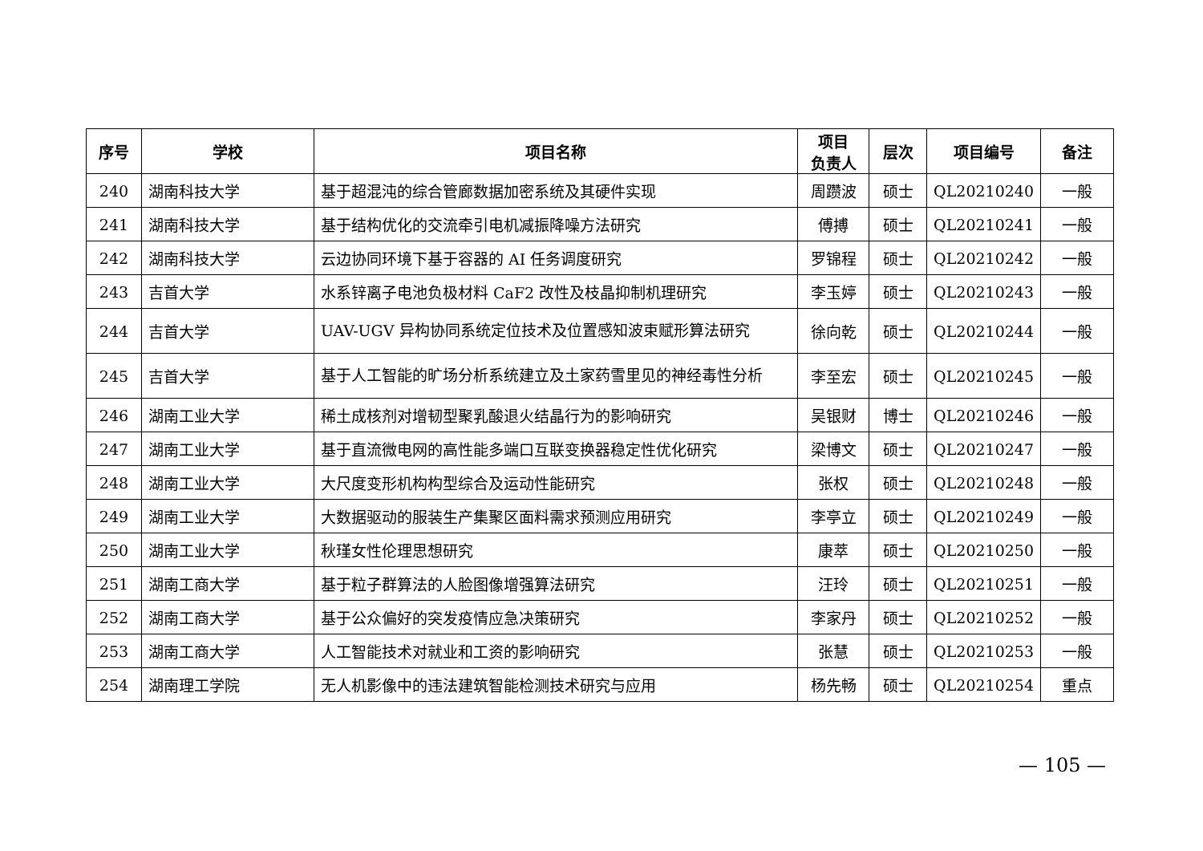| 序号 | 学校 | 项目名称 | 项目 负责人 | 层次 | 项目编号 | 备注 |
| --- | --- | --- | --- | --- | --- | --- |
| 240 | 湖南科技大学 | 基于超混沌的综合管廊数据加密系统及其硬件实现 | 周躜波 | 硕士 | QL20210240 | 一般 |
| 241 | 湖南科技大学 | 基于结构优化的交流牵引电机减振降噪方法研究 | 傅搏 | 硕士 | QL20210241 | 一般 |
| 242 | 湖南科技大学 | 云边协同环境下基于容器的 AI 任务调度研究 | 罗锦程 | 硕士 | QL20210242 | 一般 |
| 243 | 吉首大学 | 水系锌离子电池负极材料 CaF2 改性及枝晶抑制机理研究 | 李玉婷 | 硕士 | QL20210243 | 一般 |
| 244 | 吉首大学 | UAV-UGV 异构协同系统定位技术及位置感知波束赋形算法研究 | 徐向乾 | 硕士 | QL20210244 | 一般 |
| 245 | 吉首大学 | 基于人工智能的旷场分析系统建立及土家药雪里见的神经毒性分析 | 李至宏 | 硕士 | QL20210245 | 一般 |
| 246 | 湖南工业大学 | 稀土成核剂对增韧型聚乳酸退火结晶行为的影响研究 | 吴银财 | 博士 | QL20210246 | 一般 |
| 247 | 湖南工业大学 | 基于直流微电网的高性能多端口互联变换器稳定性优化研究 | 梁博文 | 硕士 | QL20210247 | 一般 |
| 248 | 湖南工业大学 | 大尺度变形机构构型综合及运动性能研究 | 张权 | 硕士 | QL20210248 | 一般 |
| 249 | 湖南工业大学 | 大数据驱动的服装生产集聚区面料需求预测应用研究 | 李亭立 | 硕士 | QL20210249 | 一般 |
| 250 | 湖南工业大学 | 秋瑾女性伦理思想研究 | 康萃 | 硕士 | QL20210250 | 一般 |
| 251 | 湖南工商大学 | 基于粒子群算法的人脸图像增强算法研究 | 汪玲 | 硕士 | QL20210251 | 一般 |
| 252 | 湖南工商大学 | 基于公众偏好的突发疫情应急决策研究 | 李家丹 | 硕士 | QL20210252 | 一般 |
| 253 | 湖南工商大学 | 人工智能技术对就业和工资的影响研究 | 张慧 | 硕士 | QL20210253 | 一般 |
| 254 | 湖南理工学院 | 无人机影像中的违法建筑智能检测技术研究与应用 | 杨先畅 | 硕士 | QL20210254 | 重点 |
— 105 —